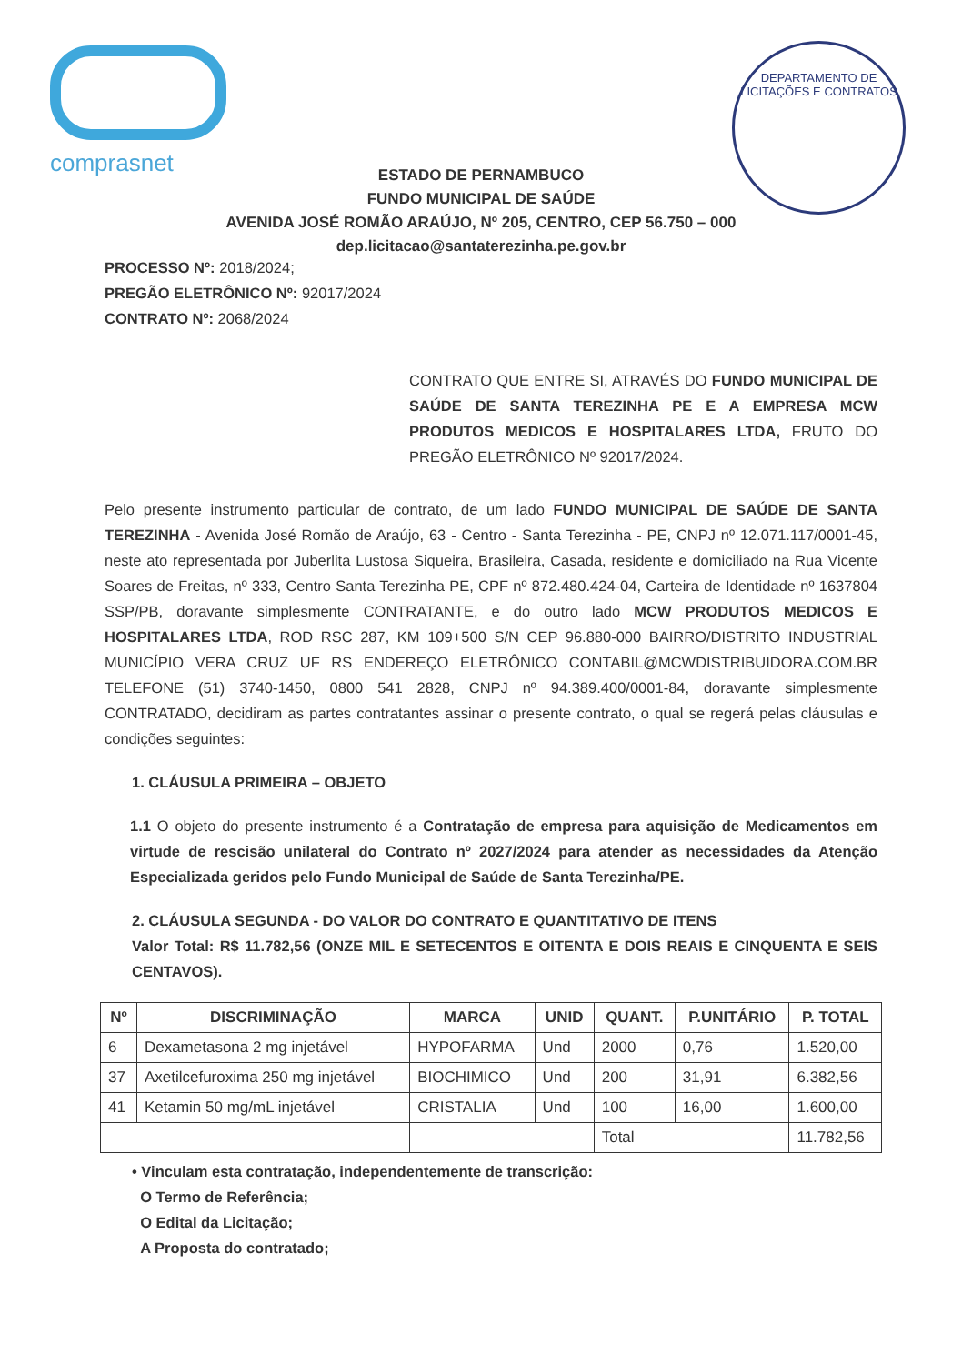comprasnet
DEPARTAMENTO DE LICITAÇÕES E CONTRATOS
ESTADO DE PERNAMBUCO
FUNDO MUNICIPAL DE SAÚDE
AVENIDA JOSÉ ROMÃO ARAÚJO, Nº 205, CENTRO, CEP 56.750 – 000
dep.licitacao@santaterezinha.pe.gov.br
PROCESSO Nº: 2018/2024;
PREGÃO ELETRÔNICO Nº: 92017/2024
CONTRATO Nº: 2068/2024
CONTRATO QUE ENTRE SI, ATRAVÉS DO FUNDO MUNICIPAL DE SAÚDE DE SANTA TEREZINHA PE E A EMPRESA MCW PRODUTOS MEDICOS E HOSPITALARES LTDA, FRUTO DO PREGÃO ELETRÔNICO Nº 92017/2024.
Pelo presente instrumento particular de contrato, de um lado FUNDO MUNICIPAL DE SAÚDE DE SANTA TEREZINHA - Avenida José Romão de Araújo, 63 - Centro - Santa Terezinha - PE, CNPJ nº 12.071.117/0001-45, neste ato representada por Juberlita Lustosa Siqueira, Brasileira, Casada, residente e domiciliado na Rua Vicente Soares de Freitas, nº 333, Centro Santa Terezinha PE, CPF nº 872.480.424-04, Carteira de Identidade nº 1637804 SSP/PB, doravante simplesmente CONTRATANTE, e do outro lado MCW PRODUTOS MEDICOS E HOSPITALARES LTDA, ROD RSC 287, KM 109+500 S/N CEP 96.880-000 BAIRRO/DISTRITO INDUSTRIAL MUNICÍPIO VERA CRUZ UF RS ENDEREÇO ELETRÔNICO CONTABIL@MCWDISTRIBUIDORA.COM.BR TELEFONE (51) 3740-1450, 0800 541 2828, CNPJ nº 94.389.400/0001-84, doravante simplesmente CONTRATADO, decidiram as partes contratantes assinar o presente contrato, o qual se regerá pelas cláusulas e condições seguintes:
1. CLÁUSULA PRIMEIRA – OBJETO
1.1 O objeto do presente instrumento é a Contratação de empresa para aquisição de Medicamentos em virtude de rescisão unilateral do Contrato nº 2027/2024 para atender as necessidades da Atenção Especializada geridos pelo Fundo Municipal de Saúde de Santa Terezinha/PE.
2. CLÁUSULA SEGUNDA - DO VALOR DO CONTRATO E QUANTITATIVO DE ITENS
Valor Total: R$ 11.782,56 (ONZE MIL E SETECENTOS E OITENTA E DOIS REAIS E CINQUENTA E SEIS CENTAVOS).
| Nº | DISCRIMINAÇÃO | MARCA | UNID | QUANT. | P.UNITÁRIO | P. TOTAL |
| --- | --- | --- | --- | --- | --- | --- |
| 6 | Dexametasona 2 mg injetável | HYPOFARMA | Und | 2000 | 0,76 | 1.520,00 |
| 37 | Axetilcefuroxima 250 mg injetável | BIOCHIMICO | Und | 200 | 31,91 | 6.382,56 |
| 41 | Ketamin 50 mg/mL injetável | CRISTALIA | Und | 100 | 16,00 | 1.600,00 |
| | | | | Total | | 11.782,56 |
• Vinculam esta contratação, independentemente de transcrição:
O Termo de Referência;
O Edital da Licitação;
A Proposta do contratado;